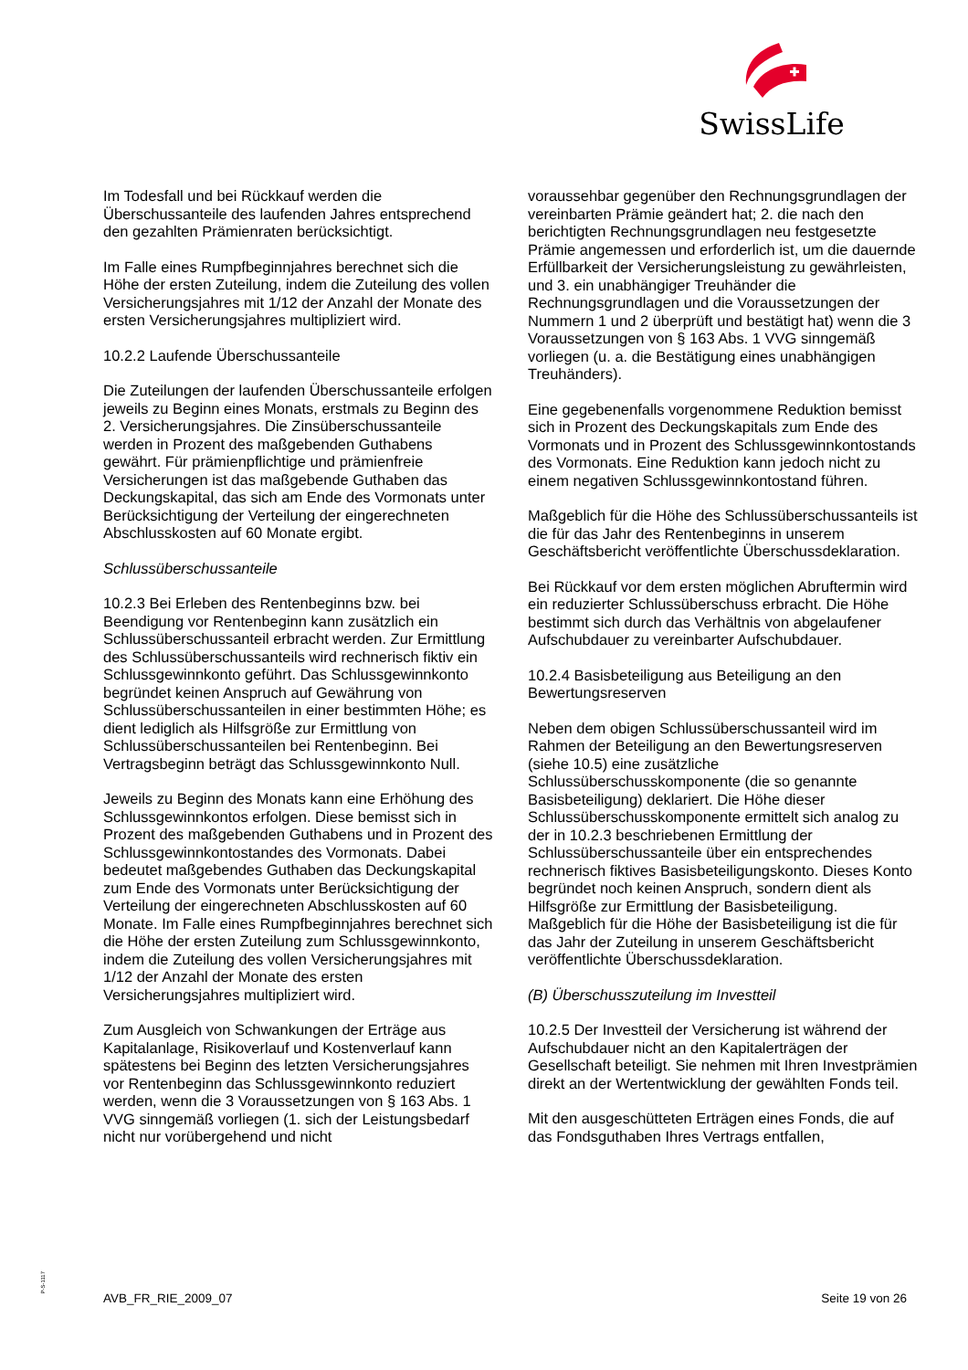SwissLife
Im Todesfall und bei Rückkauf werden die Überschussanteile des laufenden Jahres entsprechend den gezahlten Prämienraten berücksichtigt.
Im Falle eines Rumpfbeginnjahres berechnet sich die Höhe der ersten Zuteilung, indem die Zuteilung des vollen Versicherungsjahres mit 1/12 der Anzahl der Monate des ersten Versicherungsjahres multipliziert wird.
10.2.2 Laufende Überschussanteile
Die Zuteilungen der laufenden Überschussanteile erfolgen jeweils zu Beginn eines Monats, erstmals zu Beginn des 2. Versicherungsjahres. Die Zinsüberschussanteile werden in Prozent des maßgebenden Guthabens gewährt. Für prämienpflichtige und prämienfreie Versicherungen ist das maßgebende Guthaben das Deckungskapital, das sich am Ende des Vormonats unter Berücksichtigung der Verteilung der eingerechneten Abschlusskosten auf 60 Monate ergibt.
Schlussüberschussanteile
10.2.3 Bei Erleben des Rentenbeginns bzw. bei Beendigung vor Rentenbeginn kann zusätzlich ein Schlussüberschussanteil erbracht werden. Zur Ermittlung des Schlussüberschussanteils wird rechnerisch fiktiv ein Schlussgewinnkonto geführt. Das Schlussgewinnkonto begründet keinen Anspruch auf Gewährung von Schlussüberschussanteilen in einer bestimmten Höhe; es dient lediglich als Hilfsgröße zur Ermittlung von Schlussüberschussanteilen bei Rentenbeginn. Bei Vertragsbeginn beträgt das Schlussgewinnkonto Null.
Jeweils zu Beginn des Monats kann eine Erhöhung des Schlussgewinnkontos erfolgen. Diese bemisst sich in Prozent des maßgebenden Guthabens und in Prozent des Schlussgewinnkontostandes des Vormonats. Dabei bedeutet maßgebendes Guthaben das Deckungskapital zum Ende des Vormonats unter Berücksichtigung der Verteilung der eingerechneten Abschlusskosten auf 60 Monate. Im Falle eines Rumpfbeginnjahres berechnet sich die Höhe der ersten Zuteilung zum Schlussgewinnkonto, indem die Zuteilung des vollen Versicherungsjahres mit 1/12 der Anzahl der Monate des ersten Versicherungsjahres multipliziert wird.
Zum Ausgleich von Schwankungen der Erträge aus Kapitalanlage, Risikoverlauf und Kostenverlauf kann spätestens bei Beginn des letzten Versicherungsjahres vor Rentenbeginn das Schlussgewinnkonto reduziert werden, wenn die 3 Voraussetzungen von § 163 Abs. 1 VVG sinngemäß vorliegen (1. sich der Leistungsbedarf nicht nur vorübergehend und nicht
voraussehbar gegenüber den Rechnungsgrundlagen der vereinbarten Prämie geändert hat; 2. die nach den berichtigten Rechnungsgrundlagen neu festgesetzte Prämie angemessen und erforderlich ist, um die dauernde Erfüllbarkeit der Versicherungsleistung zu gewährleisten, und 3. ein unabhängiger Treuhänder die Rechnungsgrundlagen und die Voraussetzungen der Nummern 1 und 2 überprüft und bestätigt hat) wenn die 3 Voraussetzungen von § 163 Abs. 1 VVG sinngemäß vorliegen (u. a. die Bestätigung eines unabhängigen Treuhänders).
Eine gegebenenfalls vorgenommene Reduktion bemisst sich in Prozent des Deckungskapitals zum Ende des Vormonats und in Prozent des Schlussgewinnkontostands des Vormonats. Eine Reduktion kann jedoch nicht zu einem negativen Schlussgewinnkontostand führen.
Maßgeblich für die Höhe des Schlussüberschussanteils ist die für das Jahr des Rentenbeginns in unserem Geschäftsbericht veröffentlichte Überschussdeklaration.
Bei Rückkauf vor dem ersten möglichen Abruftermin wird ein reduzierter Schlussüberschuss erbracht. Die Höhe bestimmt sich durch das Verhältnis von abgelaufener Aufschubdauer zu vereinbarter Aufschubdauer.
10.2.4 Basisbeteiligung aus Beteiligung an den Bewertungsreserven
Neben dem obigen Schlussüberschussanteil wird im Rahmen der Beteiligung an den Bewertungsreserven (siehe 10.5) eine zusätzliche Schlussüberschusskomponente (die so genannte Basisbeteiligung) deklariert. Die Höhe dieser Schlussüberschusskomponente ermittelt sich analog zu der in 10.2.3 beschriebenen Ermittlung der Schlussüberschussanteile über ein entsprechendes rechnerisch fiktives Basisbeteiligungskonto. Dieses Konto begründet noch keinen Anspruch, sondern dient als Hilfsgröße zur Ermittlung der Basisbeteiligung. Maßgeblich für die Höhe der Basisbeteiligung ist die für das Jahr der Zuteilung in unserem Geschäftsbericht veröffentlichte Überschussdeklaration.
(B) Überschusszuteilung im Investteil
10.2.5 Der Investteil der Versicherung ist während der Aufschubdauer nicht an den Kapitalerträgen der Gesellschaft beteiligt. Sie nehmen mit Ihren Investprämien direkt an der Wertentwicklung der gewählten Fonds teil.
Mit den ausgeschütteten Erträgen eines Fonds, die auf das Fondsguthaben Ihres Vertrags entfallen,
P-S-1117
AVB_FR_RIE_2009_07 Seite 19 von 26